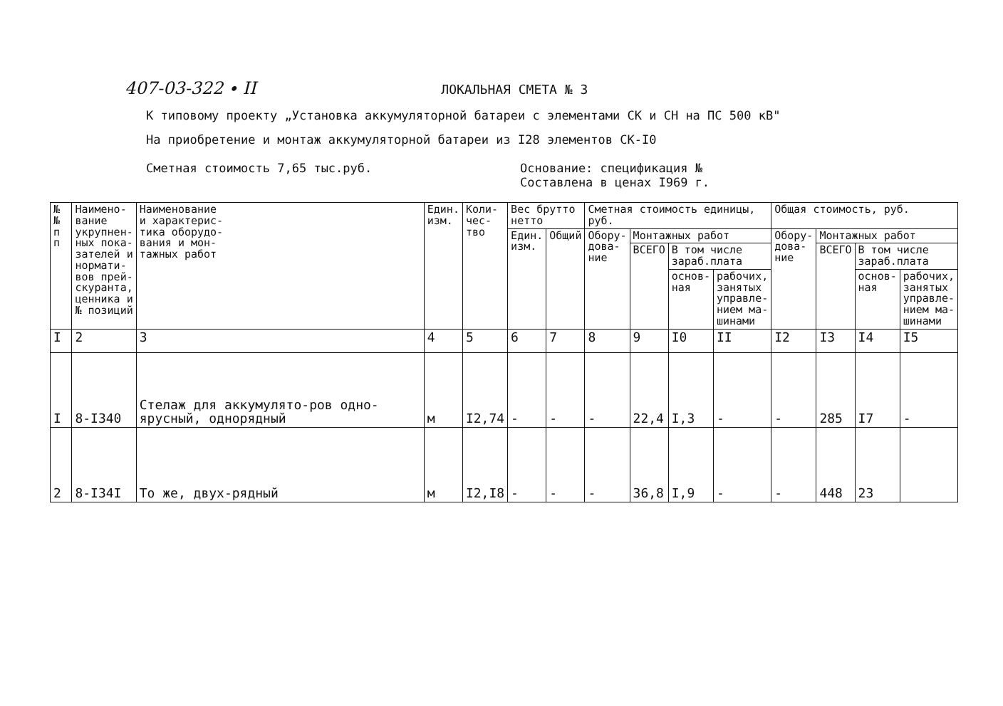407-03-322 ∙ II ЛОКАЛЬНАЯ СМЕТА № 3
К типовому проекту „Установка аккумуляторной батареи с элементами СК и СН на ПС 500 кВ"
На приобретение и монтаж аккумуляторной батареи из I28 элементов СК-I0
Сметная стоимость 7,65 тыс.руб. Основание: спецификация №
Составлена в ценах I969 г.
| № № п п | Наимено- вание укрупнен- ных пока- зателей и нормати- вов прей- скуранта, ценника и № позиций | Наименование и характерис- тика оборудо- вания и мон- тажных работ | Един. изм. | Коли- чес- тво | Вес брутто нетто | | Сметная стоимость единицы, руб. | | | | Общая стоимость, руб. | | | |
| --- | --- | --- | --- | --- | --- | --- | --- | --- | --- | --- | --- | --- | --- | --- |
| | | | | | Един. изм. | Общий | Обору- дова- ние | Монтажных работ | | | Обору- дова- ние | Монтажных работ | | |
| | | | | | | | | ВСЕГО | В том числе зараб.плата | | | ВСЕГО | В том числе зараб.плата | |
| | | | | | | | | | основ- ная | рабочих, занятых управле- нием ма- шинами | | | основ- ная | рабочих, занятых управле- нием ма- шинами |
| I | 2 | 3 | 4 | 5 | 6 | 7 | 8 | 9 | I0 | II | I2 | I3 | I4 | I5 |
| I | 8-I340 | Стелаж для аккумулято-ров одно-ярусный, однорядный | м | I2,74 | - | - | - | 22,4 | I,3 | - | - | 285 | I7 | - |
| 2 | 8-I34I | То же, двух-рядный | м | I2,I8 | - | - | - | 36,8 | I,9 | - | - | 448 | 23 | |